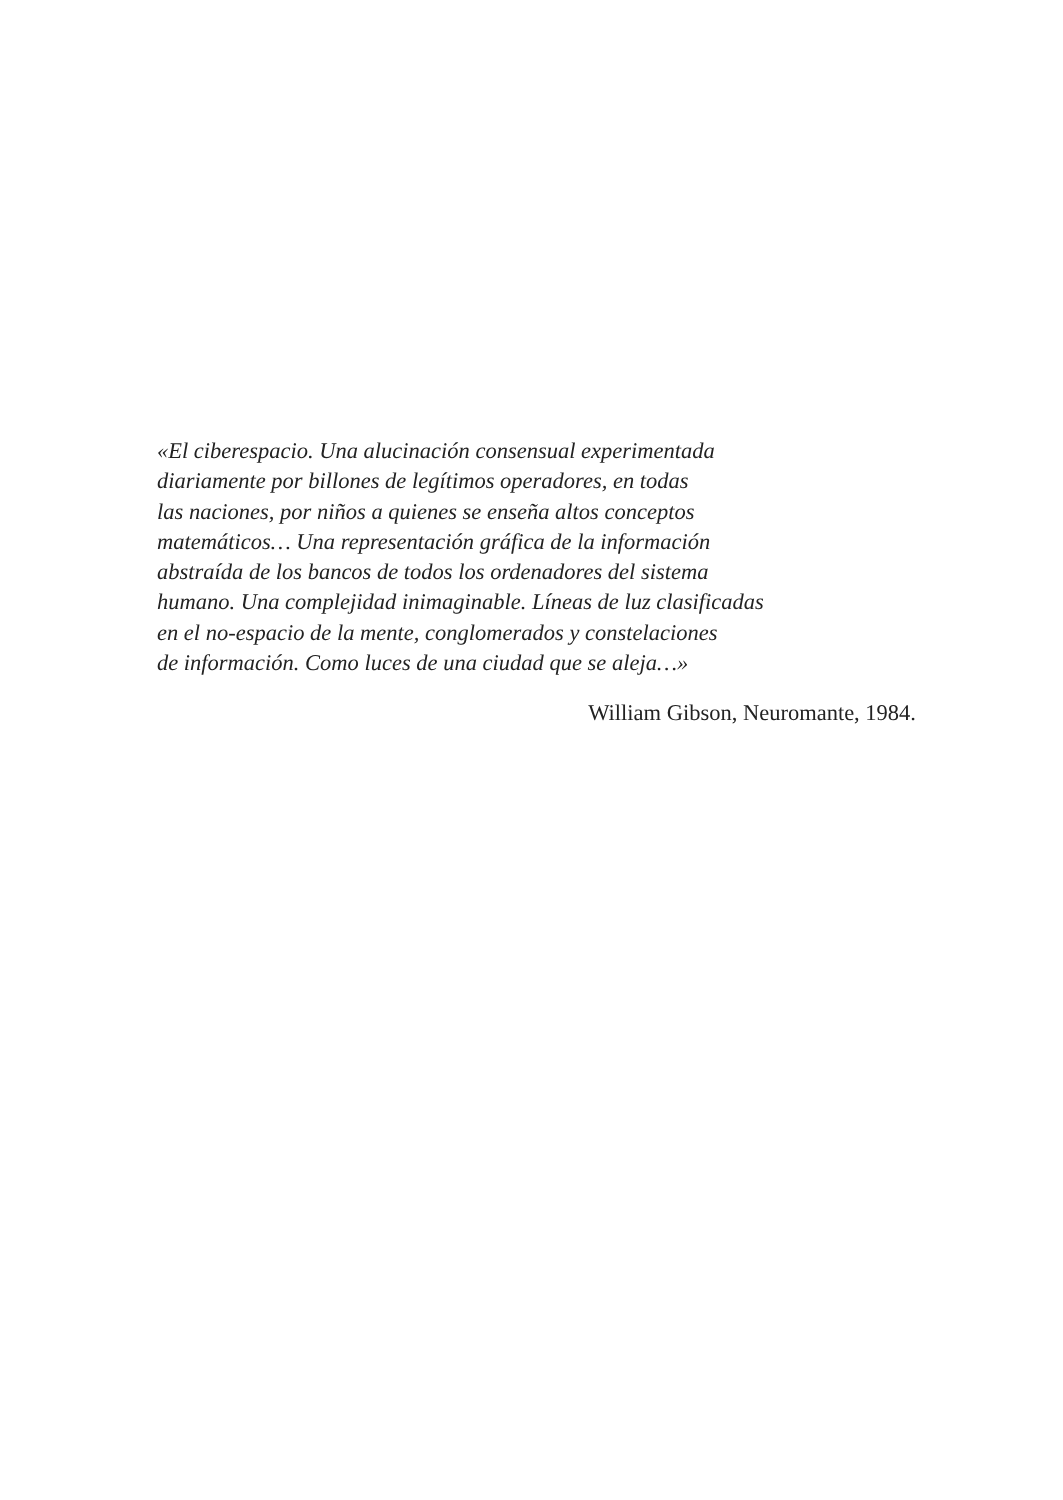«El ciberespacio. Una alucinación consensual experimentada
diariamente por billones de legítimos operadores, en todas
las naciones, por niños a quienes se enseña altos conceptos
matemáticos… Una representación gráfica de la información
abstraída de los bancos de todos los ordenadores del sistema
humano. Una complejidad inimaginable. Líneas de luz clasificadas
en el no-espacio de la mente, conglomerados y constelaciones
de información. Como luces de una ciudad que se aleja…»
William Gibson, Neuromante, 1984.